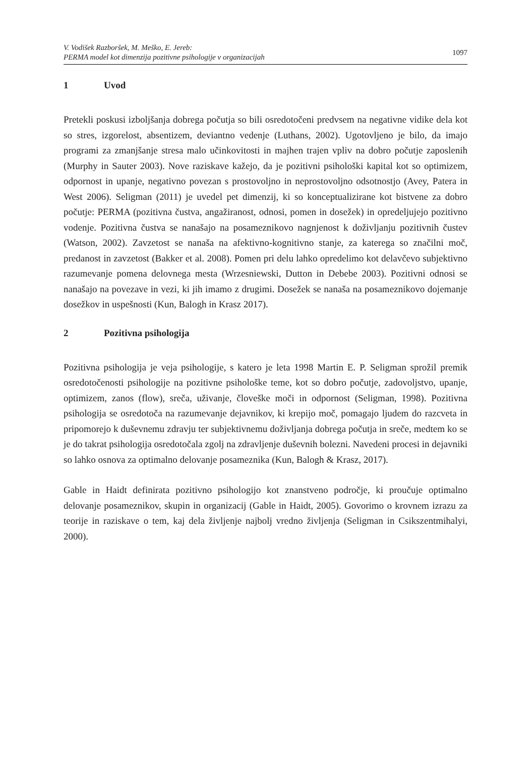V. Vodišek Razboršek, M. Meško, E. Jereb:
PERMA model kot dimenzija pozitivne psihologije v organizacijah
1097
1 Uvod
Pretekli poskusi izboljšanja dobrega počutja so bili osredotočeni predvsem na negativne vidike dela kot so stres, izgorelost, absentizem, deviantno vedenje (Luthans, 2002). Ugotovljeno je bilo, da imajo programi za zmanjšanje stresa malo učinkovitosti in majhen trajen vpliv na dobro počutje zaposlenih (Murphy in Sauter 2003). Nove raziskave kažejo, da je pozitivni psihološki kapital kot so optimizem, odpornost in upanje, negativno povezan s prostovoljno in neprostovoljno odsotnostjo (Avey, Patera in West 2006). Seligman (2011) je uvedel pet dimenzij, ki so konceptualizirane kot bistvene za dobro počutje: PERMA (pozitivna čustva, angažiranost, odnosi, pomen in dosežek) in opredeljujejo pozitivno vodenje. Pozitivna čustva se nanašajo na posameznikovo nagnjenost k doživljanju pozitivnih čustev (Watson, 2002). Zavzetost se nanaša na afektivno-kognitivno stanje, za katerega so značilni moč, predanost in zavzetost (Bakker et al. 2008). Pomen pri delu lahko opredelimo kot delavčevo subjektivno razumevanje pomena delovnega mesta (Wrzesniewski, Dutton in Debebe 2003). Pozitivni odnosi se nanašajo na povezave in vezi, ki jih imamo z drugimi. Dosežek se nanaša na posameznikovo dojemanje dosežkov in uspešnosti (Kun, Balogh in Krasz 2017).
2 Pozitivna psihologija
Pozitivna psihologija je veja psihologije, s katero je leta 1998 Martin E. P. Seligman sprožil premik osredotočenosti psihologije na pozitivne psihološke teme, kot so dobro počutje, zadovoljstvo, upanje, optimizem, zanos (flow), sreča, uživanje, človeške moči in odpornost (Seligman, 1998). Pozitivna psihologija se osredotoča na razumevanje dejavnikov, ki krepijo moč, pomagajo ljudem do razcveta in pripomorejo k duševnemu zdravju ter subjektivnemu doživljanja dobrega počutja in sreče, medtem ko se je do takrat psihologija osredotočala zgolj na zdravljenje duševnih bolezni. Navedeni procesi in dejavniki so lahko osnova za optimalno delovanje posameznika (Kun, Balogh & Krasz, 2017).
Gable in Haidt definirata pozitivno psihologijo kot znanstveno področje, ki proučuje optimalno delovanje posameznikov, skupin in organizacij (Gable in Haidt, 2005). Govorimo o krovnem izrazu za teorije in raziskave o tem, kaj dela življenje najbolj vredno življenja (Seligman in Csikszentmihalyi, 2000).